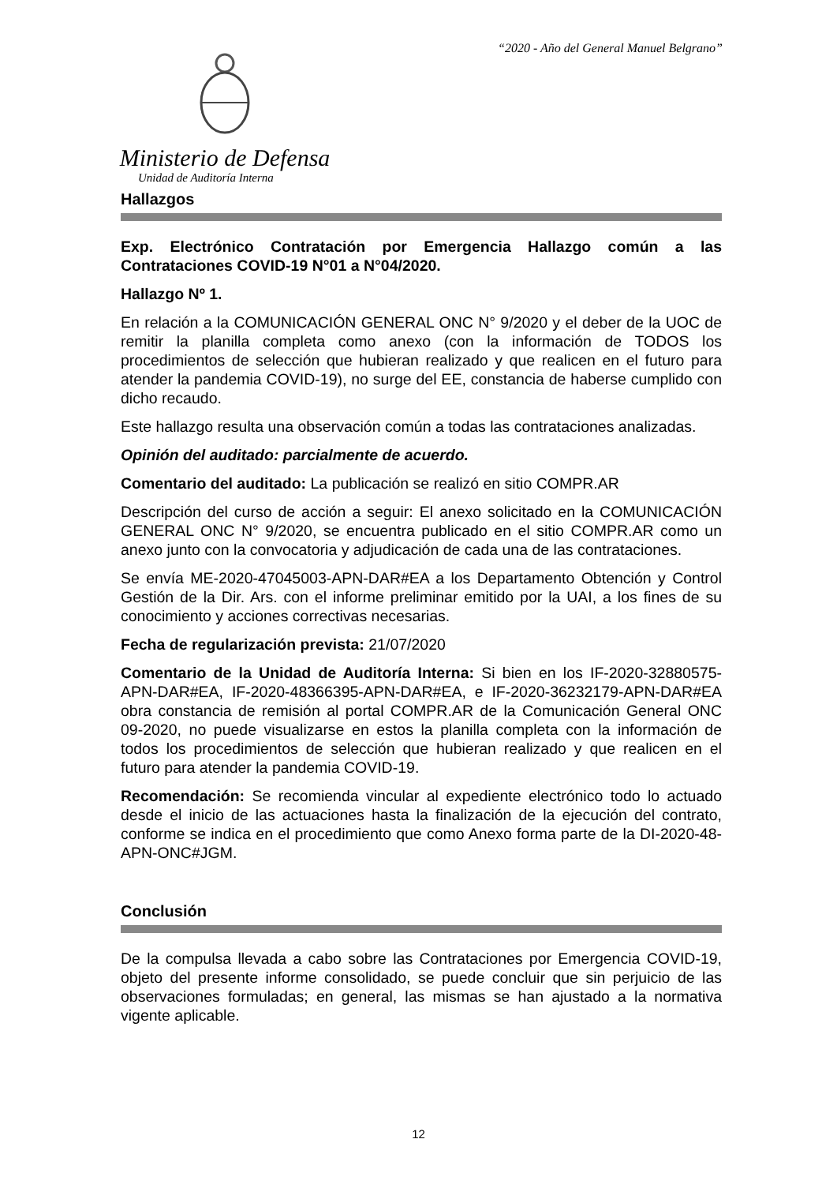“2020 - Año del General Manuel Belgrano”
Ministerio de Defensa
Unidad de Auditoría Interna
Hallazgos
Exp. Electrónico Contratación por Emergencia Hallazgo común a las Contrataciones COVID-19 N°01 a N°04/2020.
Hallazgo Nº 1.
En relación a la COMUNICACIÓN GENERAL ONC N° 9/2020 y el deber de la UOC de remitir la planilla completa como anexo (con la información de TODOS los procedimientos de selección que hubieran realizado y que realicen en el futuro para atender la pandemia COVID-19), no surge del EE, constancia de haberse cumplido con dicho recaudo.
Este hallazgo resulta una observación común a todas las contrataciones analizadas.
Opinión del auditado: parcialmente de acuerdo.
Comentario del auditado: La publicación se realizó en sitio COMPR.AR
Descripción del curso de acción a seguir: El anexo solicitado en la COMUNICACIÓN GENERAL ONC N° 9/2020, se encuentra publicado en el sitio COMPR.AR como un anexo junto con la convocatoria y adjudicación de cada una de las contrataciones.
Se envía ME-2020-47045003-APN-DAR#EA a los Departamento Obtención y Control Gestión de la Dir. Ars. con el informe preliminar emitido por la UAI, a los fines de su conocimiento y acciones correctivas necesarias.
Fecha de regularización prevista: 21/07/2020
Comentario de la Unidad de Auditoría Interna: Si bien en los IF-2020-32880575-APN-DAR#EA, IF-2020-48366395-APN-DAR#EA, e IF-2020-36232179-APN-DAR#EA obra constancia de remisión al portal COMPR.AR de la Comunicación General ONC 09-2020, no puede visualizarse en estos la planilla completa con la información de todos los procedimientos de selección que hubieran realizado y que realicen en el futuro para atender la pandemia COVID-19.
Recomendación: Se recomienda vincular al expediente electrónico todo lo actuado desde el inicio de las actuaciones hasta la finalización de la ejecución del contrato, conforme se indica en el procedimiento que como Anexo forma parte de la DI-2020-48-APN-ONC#JGM.
Conclusión
De la compulsa llevada a cabo sobre las Contrataciones por Emergencia COVID-19, objeto del presente informe consolidado, se puede concluir que sin perjuicio de las observaciones formuladas; en general, las mismas se han ajustado a la normativa vigente aplicable.
12